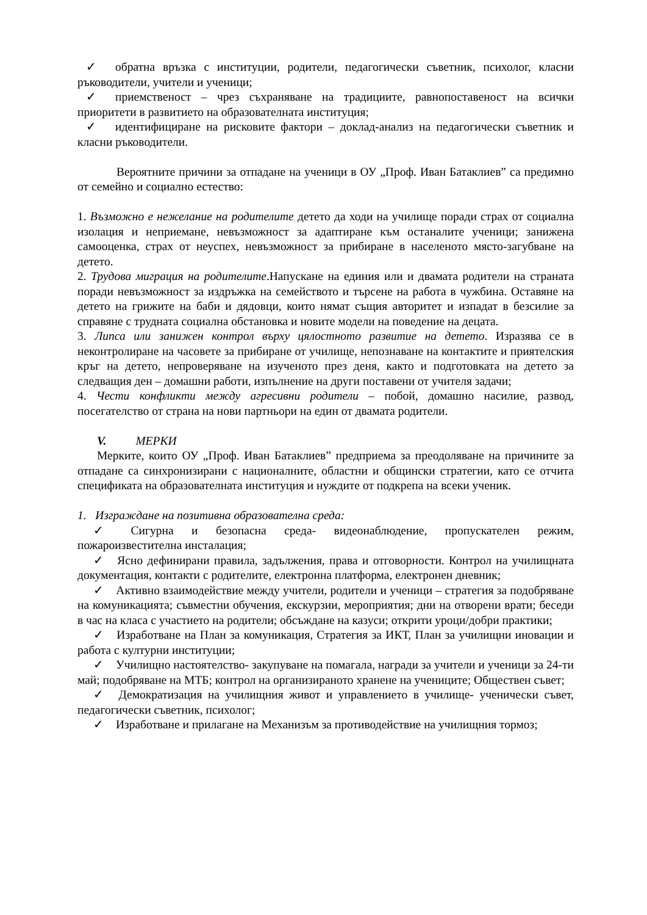✓ обратна връзка с институции, родители, педагогически съветник, психолог, класни ръководители, учители и ученици;
✓ приемственост – чрез съхраняване на традициите, равнопоставеност на всички приоритети в развитието на образователната институция;
✓ идентифициране на рисковите фактори – доклад-анализ на педагогически съветник и класни ръководители.
Вероятните причини за отпадане на ученици в ОУ „Проф. Иван Батаклиев” са предимно от семейно и социално естество:
1. Възможно е нежелание на родителите детето да ходи на училище поради страх от социална изолация и неприемане, невъзможност за адаптиране към останалите ученици; занижена самооценка, страх от неуспех, невъзможност за прибиране в населеното място-загубване на детето.
2. Трудова миграция на родителите.Напускане на единия или и двамата родители на страната поради невъзможност за издръжка на семейството и търсене на работа в чужбина. Оставяне на детето на грижите на баби и дядовци, които нямат същия авторитет и изпадат в безсилие за справяне с трудната социална обстановка и новите модели на поведение на децата.
3. Липса или занижен контрол върху цялостното развитие на детето. Изразява се в неконтролиране на часовете за прибиране от училище, непознаване на контактите и приятелския кръг на детето, непроверяване на изученото през деня, както и подготовката на детето за следващия ден – домашни работи, изпълнение на други поставени от учителя задачи;
4. Чести конфликти между агресивни родители – побой, домашно насилие, развод, посегателство от страна на нови партньори на един от двамата родители.
V. МЕРКИ
Мерките, които ОУ „Проф. Иван Батаклиев” предприема за преодоляване на причините за отпадане са синхронизирани с националните, областни и общински стратегии, като се отчита спецификата на образователната институция и нуждите от подкрепа на всеки ученик.
1. Изграждане на позитивна образователна среда:
✓ Сигурна и безопасна среда- видеонаблюдение, пропускателен режим, пожароизвестителна инсталация;
✓ Ясно дефинирани правила, задължения, права и отговорности. Контрол на училищната документация, контакти с родителите, електронна платформа, електронен дневник;
✓ Активно взаимодействие между учители, родители и ученици – стратегия за подобряване на комуникацията; съвместни обучения, екскурзии, мероприятия; дни на отворени врати; беседи в час на класа с участието на родители; обсъждане на казуси; открити уроци/добри практики;
✓ Изработване на План за комуникация, Стратегия за ИКТ, План за училищни иновации и работа с културни институции;
✓ Училищно настоятелство- закупуване на помагала, награди за учители и ученици за 24-ти май; подобряване на МТБ; контрол на организираното хранене на учениците; Обществен съвет;
✓ Демократизация на училищния живот и управлението в училище- ученически съвет, педагогически съветник, психолог;
✓ Изработване и прилагане на Механизъм за противодействие на училищния тормоз;